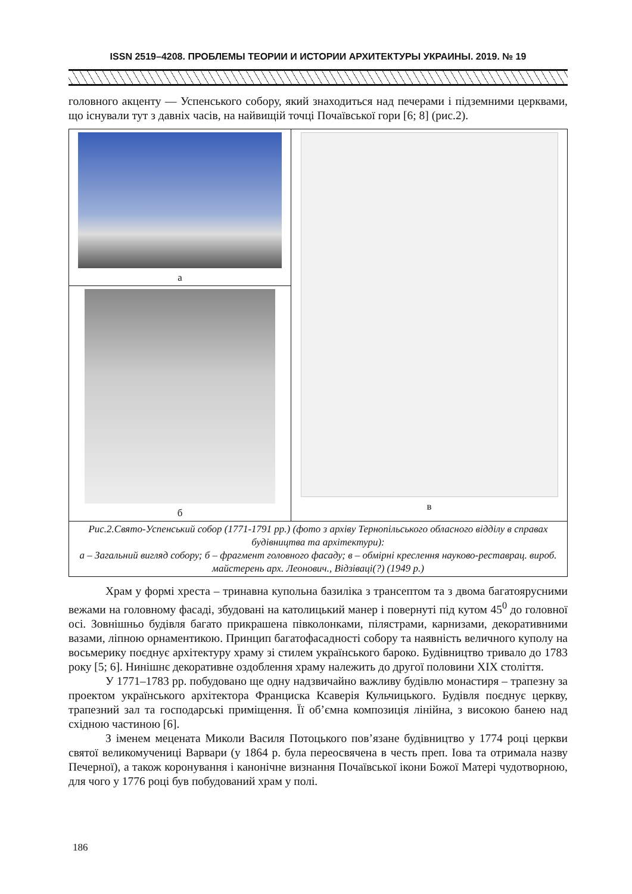ISSN 2519–4208. ПРОБЛЕМЫ ТЕОРИИ И ИСТОРИИ АРХИТЕКТУРЫ УКРАИНЫ. 2019. № 19
головного акценту — Успенського собору, який знаходиться над печерами і підземними церквами, що існували тут з давніх часів, на найвищій точці Почаївської гори [6; 8] (рис.2).
| а | в |
| б | |
| Рис.2.Свято-Успенський собор (1771-1791 рр.) (фото з архіву Тернопільського обласного відділу в справах будівництва та архітектури): а – Загальний вигляд собору; б – фрагмент головного фасаду; в – обмірні креслення науково-реставрац. вироб. майстерень арх. Леонович., Відзіваці(?) (1949 р.) | |
Храм у формі хреста – тринавна купольна базиліка з трансептом та з двома багатоярусними вежами на головному фасаді, збудовані на католицький манер і повернуті під кутом 45<sup>0</sup> до головної осі. Зовнішньо будівля багато прикрашена півколонками, пілястрами, карнизами, декоративними вазами, ліпною орнаментикою. Принцип багатофасадності собору та наявність величного куполу на восьмерику поєднує архітектуру храму зі стилем українського бароко. Будівництво тривало до 1783 року [5; 6]. Нинішнє декоративне оздоблення храму належить до другої половини XIX століття.
У 1771–1783 рр. побудовано ще одну надзвичайно важливу будівлю монастиря – трапезну за проектом українського архітектора Франциска Ксаверія Кульчицького. Будівля поєднує церкву, трапезний зал та господарські приміщення. Її об’ємна композиція лінійна, з високою банею над східною частиною [6].
З іменем мецената Миколи Василя Потоцького пов’язане будівництво у 1774 році церкви святої великомучениці Варвари (у 1864 р. була переосвячена в честь преп. Іова та отримала назву Печерної), а також коронування і канонічне визнання Почаївської ікони Божої Матері чудотворною, для чого у 1776 році був побудований храм у полі.
186